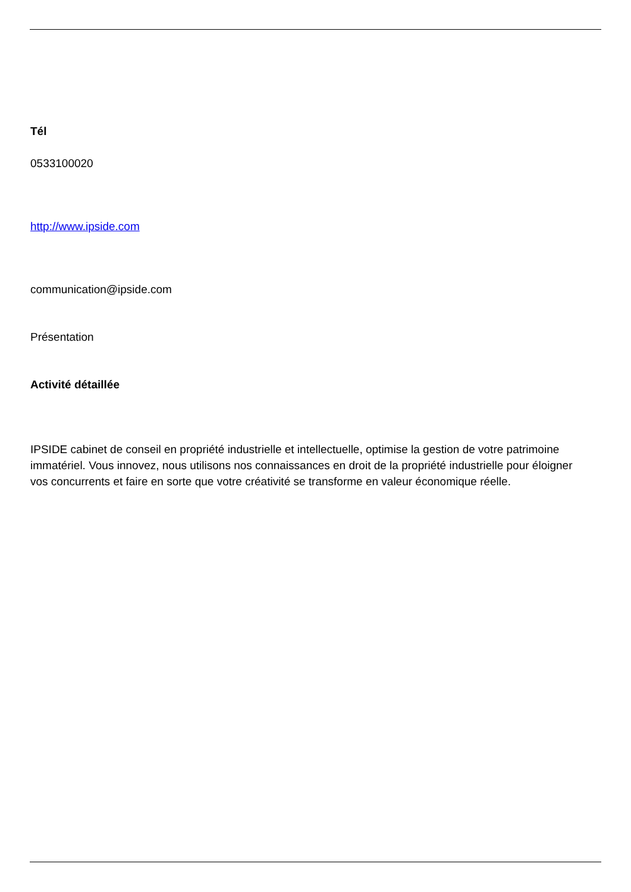Tél
0533100020
http://www.ipside.com
communication@ipside.com
Présentation
Activité détaillée
IPSIDE cabinet de conseil en propriété industrielle et intellectuelle, optimise la gestion de votre patrimoine immatériel. Vous innovez, nous utilisons nos connaissances en droit de la propriété industrielle pour éloigner vos concurrents et faire en sorte que votre créativité se transforme en valeur économique réelle.